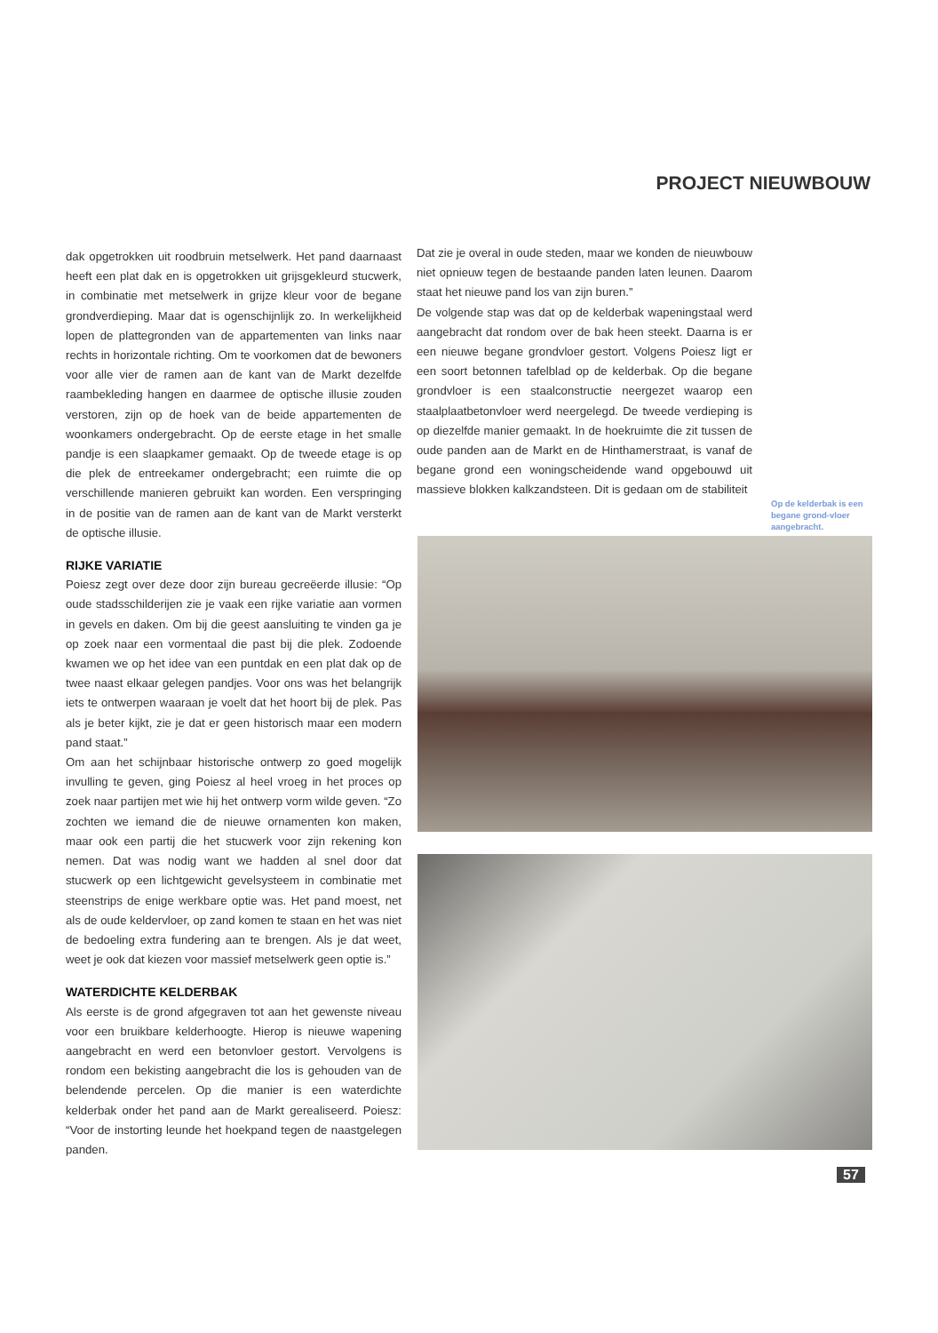PROJECT NIEUWBOUW
dak opgetrokken uit roodbruin metselwerk. Het pand daarnaast heeft een plat dak en is opgetrokken uit grijsgekleurd stucwerk, in combinatie met metselwerk in grijze kleur voor de begane grondverdieping. Maar dat is ogenschijnlijk zo. In werkelijkheid lopen de plattegronden van de appartementen van links naar rechts in horizontale richting. Om te voorkomen dat de bewoners voor alle vier de ramen aan de kant van de Markt dezelfde raambekleding hangen en daarmee de optische illusie zouden verstoren, zijn op de hoek van de beide appartementen de woonkamers ondergebracht. Op de eerste etage in het smalle pandje is een slaapkamer gemaakt. Op de tweede etage is op die plek de entreekamer ondergebracht; een ruimte die op verschillende manieren gebruikt kan worden. Een verspringing in de positie van de ramen aan de kant van de Markt versterkt de optische illusie.
RIJKE VARIATIE
Poiesz zegt over deze door zijn bureau gecreëerde illusie: “Op oude stadsschilderijen zie je vaak een rijke variatie aan vormen in gevels en daken. Om bij die geest aansluiting te vinden ga je op zoek naar een vormentaal die past bij die plek. Zodoende kwamen we op het idee van een puntdak en een plat dak op de twee naast elkaar gelegen pandjes. Voor ons was het belangrijk iets te ontwerpen waaraan je voelt dat het hoort bij de plek. Pas als je beter kijkt, zie je dat er geen historisch maar een modern pand staat.”
Om aan het schijnbaar historische ontwerp zo goed mogelijk invulling te geven, ging Poiesz al heel vroeg in het proces op zoek naar partijen met wie hij het ontwerp vorm wilde geven. “Zo zochten we iemand die de nieuwe ornamenten kon maken, maar ook een partij die het stucwerk voor zijn rekening kon nemen. Dat was nodig want we hadden al snel door dat stucwerk op een lichtgewicht gevelsysteem in combinatie met steenstrips de enige werkbare optie was. Het pand moest, net als de oude keldervloer, op zand komen te staan en het was niet de bedoeling extra fundering aan te brengen. Als je dat weet, weet je ook dat kiezen voor massief metselwerk geen optie is.”
WATERDICHTE KELDERBAK
Als eerste is de grond afgegraven tot aan het gewenste niveau voor een bruikbare kelderhoogte. Hierop is nieuwe wapening aangebracht en werd een betonvloer gestort. Vervolgens is rondom een bekisting aangebracht die los is gehouden van de belendende percelen. Op die manier is een waterdichte kelderbak onder het pand aan de Markt gerealiseerd. Poiesz: “Voor de instorting leunde het hoekpand tegen de naastgelegen panden.
Dat zie je overal in oude steden, maar we konden de nieuwbouw niet opnieuw tegen de bestaande panden laten leunen. Daarom staat het nieuwe pand los van zijn buren.”
De volgende stap was dat op de kelderbak wapeningstaal werd aangebracht dat rondom over de bak heen steekt. Daarna is er een nieuwe begane grondvloer gestort. Volgens Poiesz ligt er een soort betonnen tafelblad op de kelderbak. Op die begane grondvloer is een staalconstructie neergezet waarop een staalplaatbetonvloer werd neergelegd. De tweede verdieping is op diezelfde manier gemaakt. In de hoekruimte die zit tussen de oude panden aan de Markt en de Hinthamerstraat, is vanaf de begane grond een woningscheidende wand opgebouwd uit massieve blokken kalkzandsteen. Dit is gedaan om de stabiliteit
Op de kelderbak is een begane grond-vloer aangebracht.
57